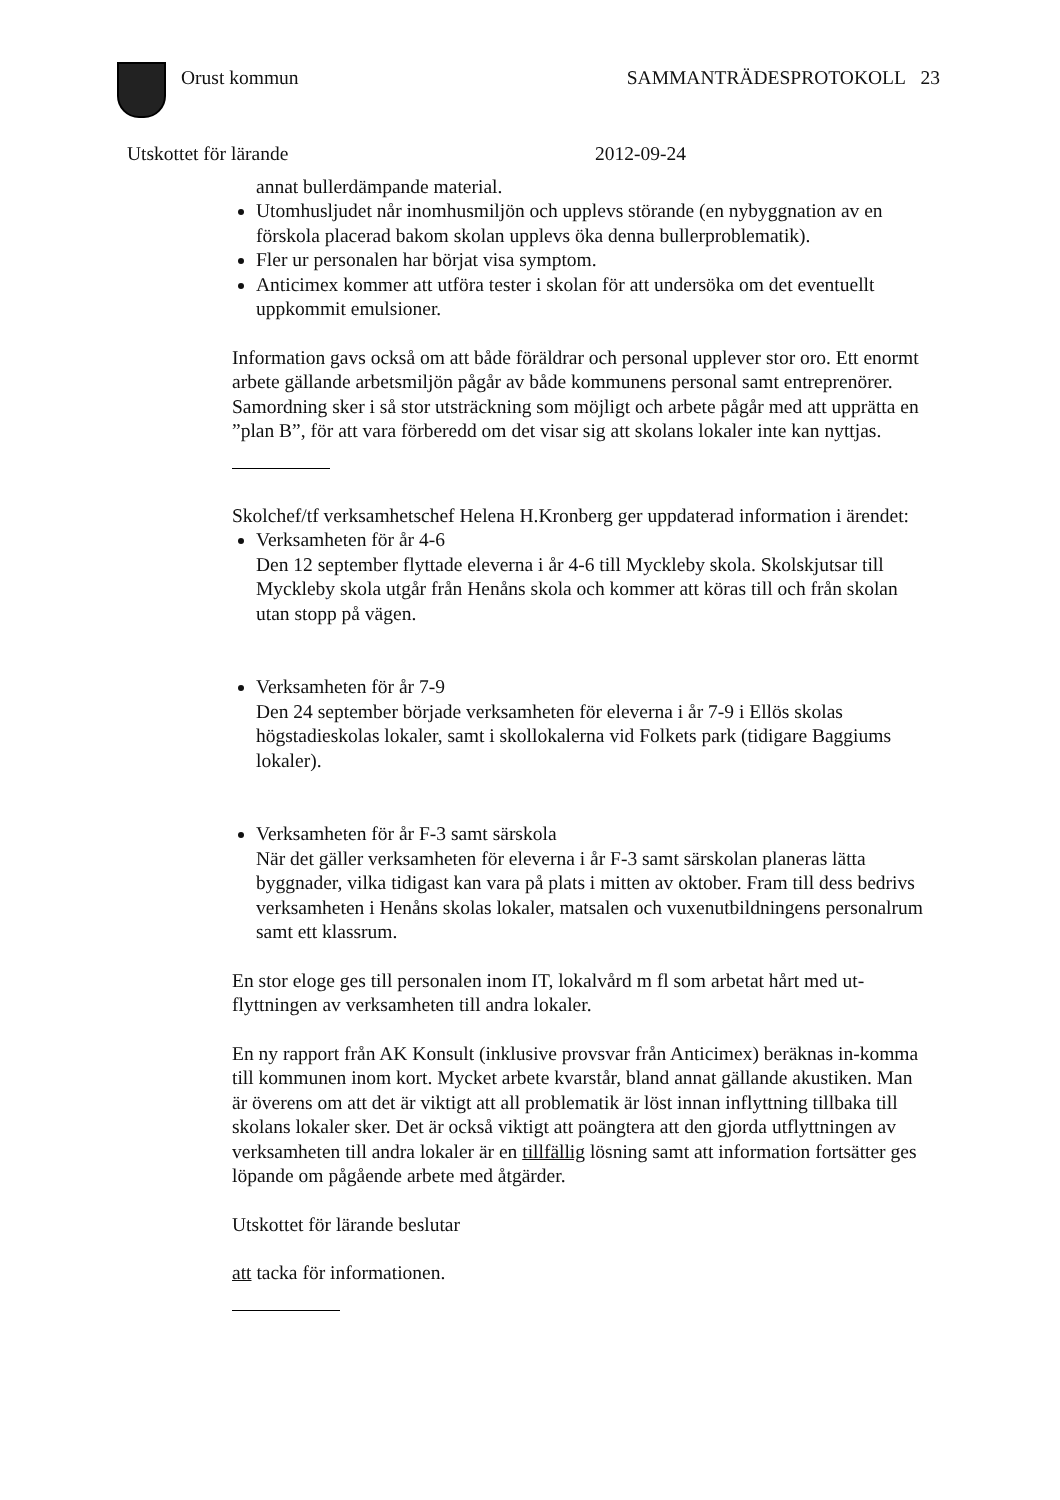Orust kommun SAMMANTRÄDESPROTOKOLL 23
Utskottet för lärande 2012-09-24
annat bullerdämpande material.
Utomhusljudet når inomhusmiljön och upplevs störande (en nybyggnation av en förskola placerad bakom skolan upplevs öka denna bullerproblematik).
Fler ur personalen har börjat visa symptom.
Anticimex kommer att utföra tester i skolan för att undersöka om det eventuellt uppkommit emulsioner.
Information gavs också om att både föräldrar och personal upplever stor oro. Ett enormt arbete gällande arbetsmiljön pågår av både kommunens personal samt entreprenörer. Samordning sker i så stor utsträckning som möjligt och arbete pågår med att upprätta en ”plan B”, för att vara förberedd om det visar sig att skolans lokaler inte kan nyttjas.
Skolchef/tf verksamhetschef Helena H.Kronberg ger uppdaterad information i ärendet:
Verksamheten för år 4-6
Den 12 september flyttade eleverna i år 4-6 till Myckleby skola. Skolskjutsar till Myckleby skola utgår från Henåns skola och kommer att köras till och från skolan utan stopp på vägen.
Verksamheten för år 7-9
Den 24 september började verksamheten för eleverna i år 7-9 i Ellös skolas högstadieskolas lokaler, samt i skollokalerna vid Folkets park (tidigare Baggiums lokaler).
Verksamheten för år F-3 samt särskola
När det gäller verksamheten för eleverna i år F-3 samt särskolan planeras lätta byggnader, vilka tidigast kan vara på plats i mitten av oktober. Fram till dess bedrivs verksamheten i Henåns skolas lokaler, matsalen och vuxenutbildningens personalrum samt ett klassrum.
En stor eloge ges till personalen inom IT, lokalvård m fl som arbetat hårt med ut-flyttningen av verksamheten till andra lokaler.
En ny rapport från AK Konsult (inklusive provsvar från Anticimex) beräknas in-komma till kommunen inom kort. Mycket arbete kvarstår, bland annat gällande akustiken. Man är överens om att det är viktigt att all problematik är löst innan inflyttning tillbaka till skolans lokaler sker. Det är också viktigt att poängtera att den gjorda utflyttningen av verksamheten till andra lokaler är en tillfällig lösning samt att information fortsätter ges löpande om pågående arbete med åtgärder.
Utskottet för lärande beslutar
att tacka för informationen.